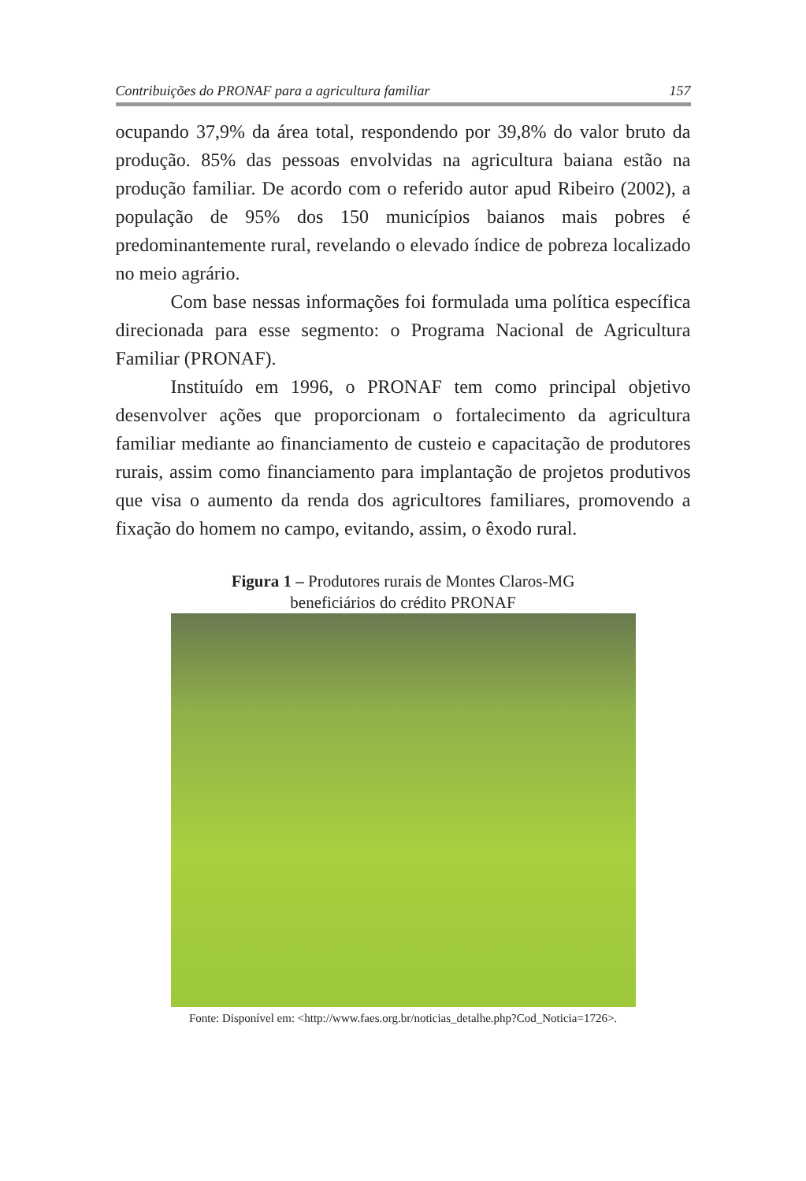Contribuições do PRONAF para a agricultura familiar 157
ocupando 37,9% da área total, respondendo por 39,8% do valor bruto da produção. 85% das pessoas envolvidas na agricultura baiana estão na produção familiar. De acordo com o referido autor apud Ribeiro (2002), a população de 95% dos 150 municípios baianos mais pobres é predominantemente rural, revelando o elevado índice de pobreza localizado no meio agrário.
Com base nessas informações foi formulada uma política específica direcionada para esse segmento: o Programa Nacional de Agricultura Familiar (PRONAF).
Instituído em 1996, o PRONAF tem como principal objetivo desenvolver ações que proporcionam o fortalecimento da agricultura familiar mediante ao financiamento de custeio e capacitação de produtores rurais, assim como financiamento para implantação de projetos produtivos que visa o aumento da renda dos agricultores familiares, promovendo a fixação do homem no campo, evitando, assim, o êxodo rural.
Figura 1 – Produtores rurais de Montes Claros-MG
beneficiários do crédito PRONAF
Fonte: Disponível em: <http://www.faes.org.br/noticias_detalhe.php?Cod_Noticia=1726>.